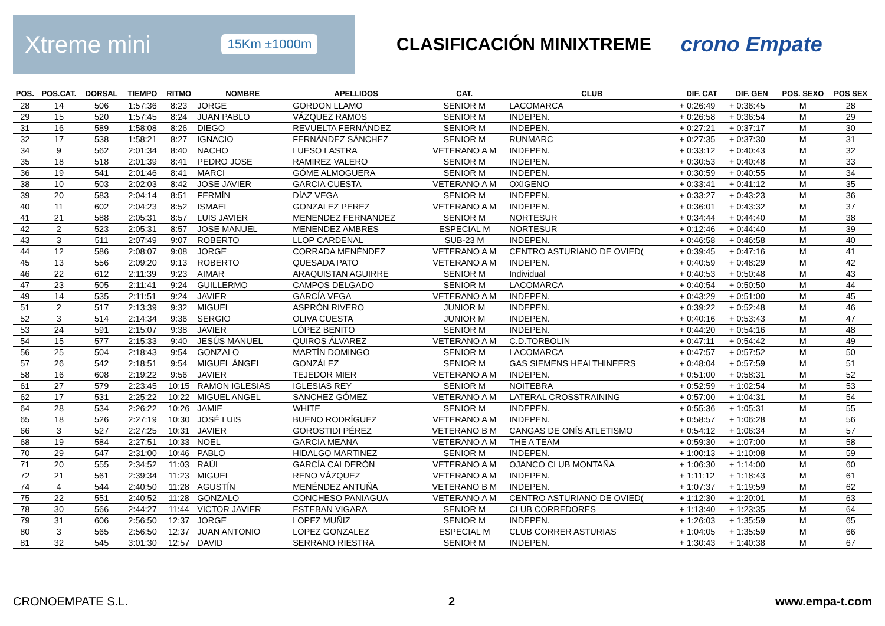Xtreme mini 15Km ±1000m
CLASIFICACIÓN MINIXTREME
crono Empate
| POS. | POS.CAT. | DORSAL | TIEMPO | RITMO | NOMBRE | APELLIDOS | CAT. | CLUB | DIF. CAT | DIF. GEN | POS. SEXO | POS SEX |
| --- | --- | --- | --- | --- | --- | --- | --- | --- | --- | --- | --- | --- |
| 28 | 14 | 506 | 1:57:36 | 8:23 | JORGE | GORDON LLAMO | SENIOR M | LACOMARCA | + 0:26:49 | + 0:36:45 | M | 28 |
| 29 | 15 | 520 | 1:57:45 | 8:24 | JUAN PABLO | VÁZQUEZ RAMOS | SENIOR M | INDEPEN. | + 0:26:58 | + 0:36:54 | M | 29 |
| 31 | 16 | 589 | 1:58:08 | 8:26 | DIEGO | REVUELTA FERNÁNDEZ | SENIOR M | INDEPEN. | + 0:27:21 | + 0:37:17 | M | 30 |
| 32 | 17 | 538 | 1:58:21 | 8:27 | IGNACIO | FERNÁNDEZ SÁNCHEZ | SENIOR M | RUNMARC | + 0:27:35 | + 0:37:30 | M | 31 |
| 34 | 9 | 562 | 2:01:34 | 8:40 | NACHO | LUESO LASTRA | VETERANO A M | INDEPEN. | + 0:33:12 | + 0:40:43 | M | 32 |
| 35 | 18 | 518 | 2:01:39 | 8:41 | PEDRO JOSE | RAMIREZ VALERO | SENIOR M | INDEPEN. | + 0:30:53 | + 0:40:48 | M | 33 |
| 36 | 19 | 541 | 2:01:46 | 8:41 | MARCI | GÓME ALMOGUERA | SENIOR M | INDEPEN. | + 0:30:59 | + 0:40:55 | M | 34 |
| 38 | 10 | 503 | 2:02:03 | 8:42 | JOSE JAVIER | GARCIA CUESTA | VETERANO A M | OXIGENO | + 0:33:41 | + 0:41:12 | M | 35 |
| 39 | 20 | 583 | 2:04:14 | 8:51 | FERMÍN | DÍAZ VEGA | SENIOR M | INDEPEN. | + 0:33:27 | + 0:43:23 | M | 36 |
| 40 | 11 | 602 | 2:04:23 | 8:52 | ISMAEL | GONZALEZ PEREZ | VETERANO A M | INDEPEN. | + 0:36:01 | + 0:43:32 | M | 37 |
| 41 | 21 | 588 | 2:05:31 | 8:57 | LUIS JAVIER | MENENDEZ FERNANDEZ | SENIOR M | NORTESUR | + 0:34:44 | + 0:44:40 | M | 38 |
| 42 | 2 | 523 | 2:05:31 | 8:57 | JOSE MANUEL | MENENDEZ AMBRES | ESPECIAL M | NORTESUR | + 0:12:46 | + 0:44:40 | M | 39 |
| 43 | 3 | 511 | 2:07:49 | 9:07 | ROBERTO | LLOP CARDENAL | SUB-23 M | INDEPEN. | + 0:46:58 | + 0:46:58 | M | 40 |
| 44 | 12 | 586 | 2:08:07 | 9:08 | JORGE | CORRADA MENÉNDEZ | VETERANO A M | CENTRO ASTURIANO DE OVIED( | + 0:39:45 | + 0:47:16 | M | 41 |
| 45 | 13 | 556 | 2:09:20 | 9:13 | ROBERTO | QUESADA PATO | VETERANO A M | INDEPEN. | + 0:40:59 | + 0:48:29 | M | 42 |
| 46 | 22 | 612 | 2:11:39 | 9:23 | AIMAR | ARAQUISTAN AGUIRRE | SENIOR M | Individual | + 0:40:53 | + 0:50:48 | M | 43 |
| 47 | 23 | 505 | 2:11:41 | 9:24 | GUILLERMO | CAMPOS DELGADO | SENIOR M | LACOMARCA | + 0:40:54 | + 0:50:50 | M | 44 |
| 49 | 14 | 535 | 2:11:51 | 9:24 | JAVIER | GARCÍA VEGA | VETERANO A M | INDEPEN. | + 0:43:29 | + 0:51:00 | M | 45 |
| 51 | 2 | 517 | 2:13:39 | 9:32 | MIGUEL | ASPRÓN RIVERO | JUNIOR M | INDEPEN. | + 0:39:22 | + 0:52:48 | M | 46 |
| 52 | 3 | 514 | 2:14:34 | 9:36 | SERGIO | OLIVA CUESTA | JUNIOR M | INDEPEN. | + 0:40:16 | + 0:53:43 | M | 47 |
| 53 | 24 | 591 | 2:15:07 | 9:38 | JAVIER | LÓPEZ BENITO | SENIOR M | INDEPEN. | + 0:44:20 | + 0:54:16 | M | 48 |
| 54 | 15 | 577 | 2:15:33 | 9:40 | JESÚS MANUEL | QUIROS ÁLVAREZ | VETERANO A M | C.D.TORBOLIN | + 0:47:11 | + 0:54:42 | M | 49 |
| 56 | 25 | 504 | 2:18:43 | 9:54 | GONZALO | MARTÍN DOMINGO | SENIOR M | LACOMARCA | + 0:47:57 | + 0:57:52 | M | 50 |
| 57 | 26 | 542 | 2:18:51 | 9:54 | MIGUEL ÁNGEL | GONZÁLEZ | SENIOR M | GAS SIEMENS HEALTHINEERS | + 0:48:04 | + 0:57:59 | M | 51 |
| 58 | 16 | 608 | 2:19:22 | 9:56 | JAVIER | TEJEDOR MIER | VETERANO A M | INDEPEN. | + 0:51:00 | + 0:58:31 | M | 52 |
| 61 | 27 | 579 | 2:23:45 | 10:15 | RAMON IGLESIAS | IGLESIAS REY | SENIOR M | NOITEBRA | + 0:52:59 | + 1:02:54 | M | 53 |
| 62 | 17 | 531 | 2:25:22 | 10:22 | MIGUEL ANGEL | SANCHEZ GÓMEZ | VETERANO A M | LATERAL CROSSTRAINING | + 0:57:00 | + 1:04:31 | M | 54 |
| 64 | 28 | 534 | 2:26:22 | 10:26 | JAMIE | WHITE | SENIOR M | INDEPEN. | + 0:55:36 | + 1:05:31 | M | 55 |
| 65 | 18 | 526 | 2:27:19 | 10:30 | JOSÉ LUIS | BUENO RODRÍGUEZ | VETERANO A M | INDEPEN. | + 0:58:57 | + 1:06:28 | M | 56 |
| 66 | 3 | 527 | 2:27:25 | 10:31 | JAVIER | GOROSTIDI PÉREZ | VETERANO B M | CANGAS DE ONÍS ATLETISMO | + 0:54:12 | + 1:06:34 | M | 57 |
| 68 | 19 | 584 | 2:27:51 | 10:33 | NOEL | GARCIA MEANA | VETERANO A M | THE A TEAM | + 0:59:30 | + 1:07:00 | M | 58 |
| 70 | 29 | 547 | 2:31:00 | 10:46 | PABLO | HIDALGO MARTINEZ | SENIOR M | INDEPEN. | + 1:00:13 | + 1:10:08 | M | 59 |
| 71 | 20 | 555 | 2:34:52 | 11:03 | RAÚL | GARCÍA CALDERÓN | VETERANO A M | OJANCO CLUB MONTAÑA | + 1:06:30 | + 1:14:00 | M | 60 |
| 72 | 21 | 561 | 2:39:34 | 11:23 | MIGUEL | RENO VÁZQUEZ | VETERANO A M | INDEPEN. | + 1:11:12 | + 1:18:43 | M | 61 |
| 74 | 4 | 544 | 2:40:50 | 11:28 | AGUSTÍN | MENÉNDEZ ANTUÑA | VETERANO B M | INDEPEN. | + 1:07:37 | + 1:19:59 | M | 62 |
| 75 | 22 | 551 | 2:40:52 | 11:28 | GONZALO | CONCHESO PANIAGUA | VETERANO A M | CENTRO ASTURIANO DE OVIED( | + 1:12:30 | + 1:20:01 | M | 63 |
| 78 | 30 | 566 | 2:44:27 | 11:44 | VICTOR JAVIER | ESTEBAN VIGARA | SENIOR M | CLUB CORREDORES | + 1:13:40 | + 1:23:35 | M | 64 |
| 79 | 31 | 606 | 2:56:50 | 12:37 | JORGE | LOPEZ MUÑIZ | SENIOR M | INDEPEN. | + 1:26:03 | + 1:35:59 | M | 65 |
| 80 | 3 | 565 | 2:56:50 | 12:37 | JUAN ANTONIO | LOPEZ GONZALEZ | ESPECIAL M | CLUB CORRER ASTURIAS | + 1:04:05 | + 1:35:59 | M | 66 |
| 81 | 32 | 545 | 3:01:30 | 12:57 | DAVID | SERRANO RIESTRA | SENIOR M | INDEPEN. | + 1:30:43 | + 1:40:38 | M | 67 |
CRONOEMPATE S.L. 2 www.empa-t.com